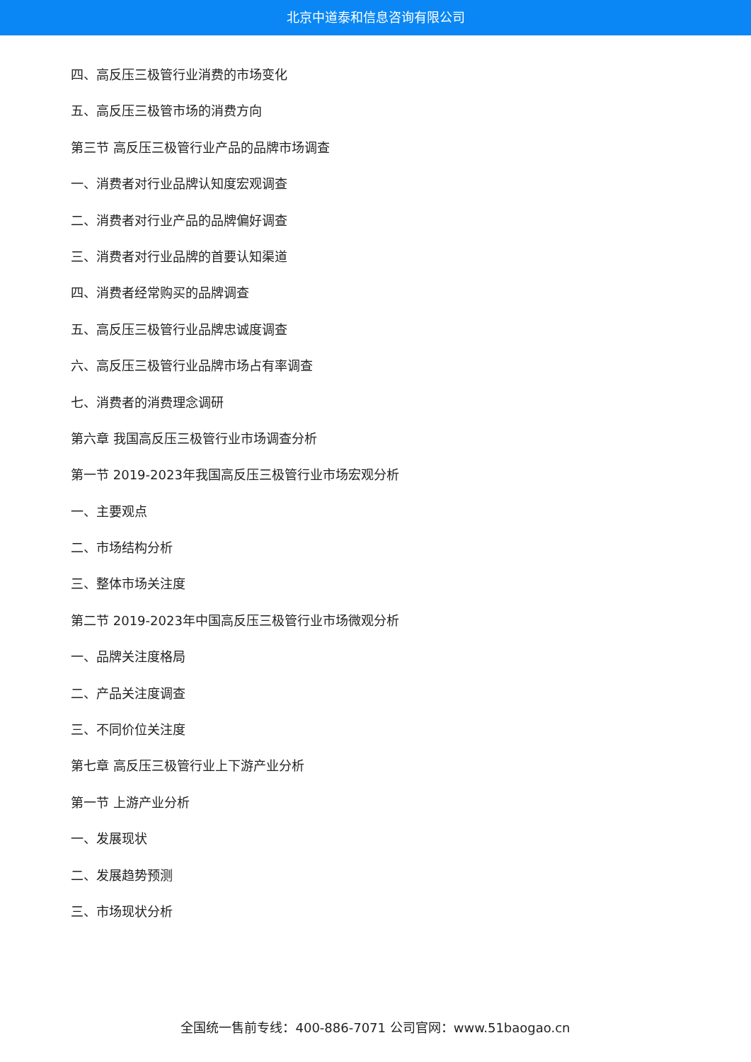北京中道泰和信息咨询有限公司
四、高反压三极管行业消费的市场变化
五、高反压三极管市场的消费方向
第三节 高反压三极管行业产品的品牌市场调查
一、消费者对行业品牌认知度宏观调查
二、消费者对行业产品的品牌偏好调查
三、消费者对行业品牌的首要认知渠道
四、消费者经常购买的品牌调查
五、高反压三极管行业品牌忠诚度调查
六、高反压三极管行业品牌市场占有率调查
七、消费者的消费理念调研
第六章 我国高反压三极管行业市场调查分析
第一节 2019-2023年我国高反压三极管行业市场宏观分析
一、主要观点
二、市场结构分析
三、整体市场关注度
第二节 2019-2023年中国高反压三极管行业市场微观分析
一、品牌关注度格局
二、产品关注度调查
三、不同价位关注度
第七章 高反压三极管行业上下游产业分析
第一节 上游产业分析
一、发展现状
二、发展趋势预测
三、市场现状分析
全国统一售前专线：400-886-7071 公司官网：www.51baogao.cn